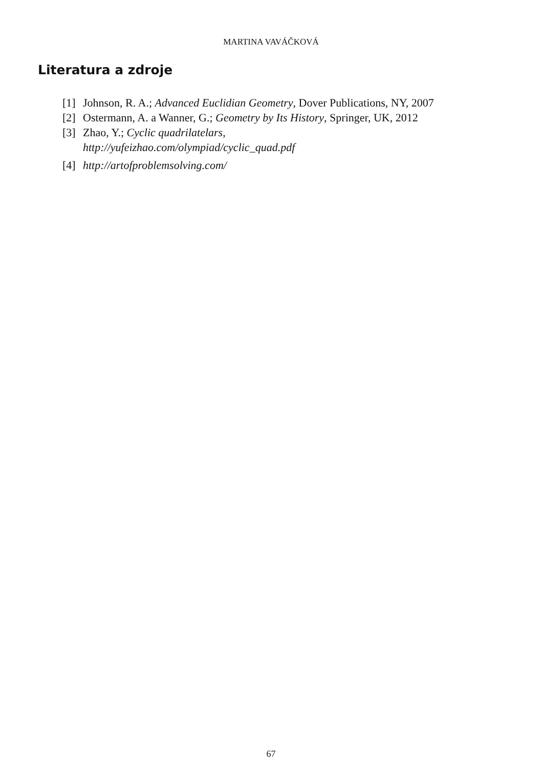MARTINA VAVÁČKOVÁ
Literatura a zdroje
[1] Johnson, R. A.; Advanced Euclidian Geometry, Dover Publications, NY, 2007
[2] Ostermann, A. a Wanner, G.; Geometry by Its History, Springer, UK, 2012
[3] Zhao, Y.; Cyclic quadrilatelars,
http://yufeizhao.com/olympiad/cyclic_quad.pdf
[4] http://artofproblemsolving.com/
67